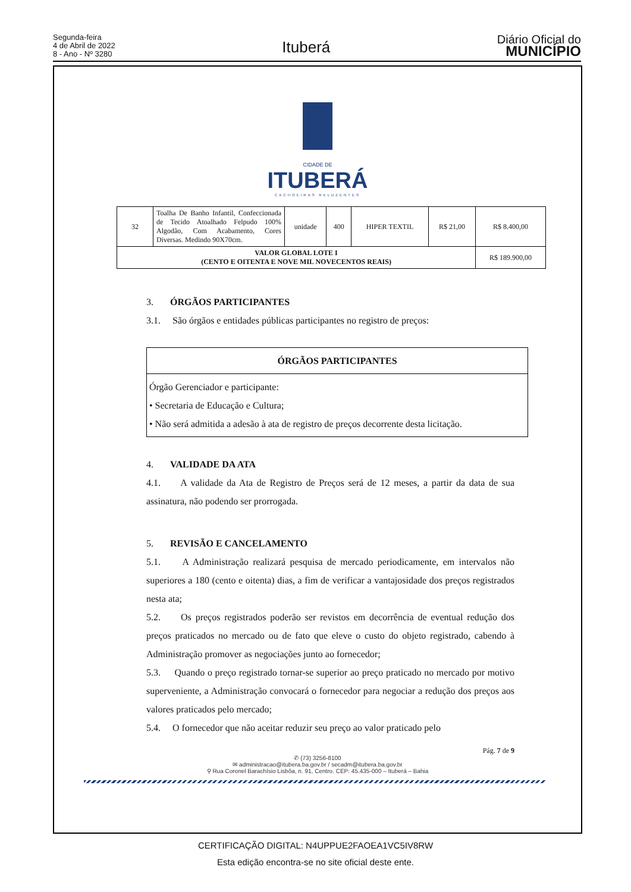Segunda-feira
4 de Abril de 2022
8 - Ano - Nº 3280
Ituberá
Diário Oficial do
MUNICÍPIO
CIDADE DE
ITUBERÁ
CACHOEIRAS RELUZENTES
| 32 | Toalha De Banho Infantil, Confeccionada de Tecido Atoalhado Felpudo 100% Algodão, Com Acabamento, Cores Diversas. Medindo 90X70cm. | unidade | 400 | HIPER TEXTIL | R$ 21,00 | R$ 8.400,00 |
| VALOR GLOBAL LOTE I (CENTO E OITENTA E NOVE MIL NOVECENTOS REAIS) | | | | | | R$ 189.900,00 |
3. ÓRGÃOS PARTICIPANTES
3.1. São órgãos e entidades públicas participantes no registro de preços:
| ÓRGÃOS PARTICIPANTES |
| Órgão Gerenciador e participante: • Secretaria de Educação e Cultura; • Não será admitida a adesão à ata de registro de preços decorrente desta licitação. |
4. VALIDADE DA ATA
4.1. A validade da Ata de Registro de Preços será de 12 meses, a partir da data de sua assinatura, não podendo ser prorrogada.
5. REVISÃO E CANCELAMENTO
5.1. A Administração realizará pesquisa de mercado periodicamente, em intervalos não superiores a 180 (cento e oitenta) dias, a fim de verificar a vantajosidade dos preços registrados nesta ata;
5.2. Os preços registrados poderão ser revistos em decorrência de eventual redução dos preços praticados no mercado ou de fato que eleve o custo do objeto registrado, cabendo à Administração promover as negociações junto ao fornecedor;
5.3. Quando o preço registrado tornar-se superior ao preço praticado no mercado por motivo superveniente, a Administração convocará o fornecedor para negociar a redução dos preços aos valores praticados pelo mercado;
5.4. O fornecedor que não aceitar reduzir seu preço ao valor praticado pelo
Pág. 7 de 9
✆ (73) 3256-8100
✉ administracao@itubera.ba.gov.br / secadm@itubera.ba.gov.br
⚲ Rua Coronel Barachísio Lisbôa, n. 91, Centro. CEP: 45.435-000 – Ituberá – Bahia
CERTIFICAÇÃO DIGITAL: N4UPPUE2FAOEA1VC5IV8RW
Esta edição encontra-se no site oficial deste ente.